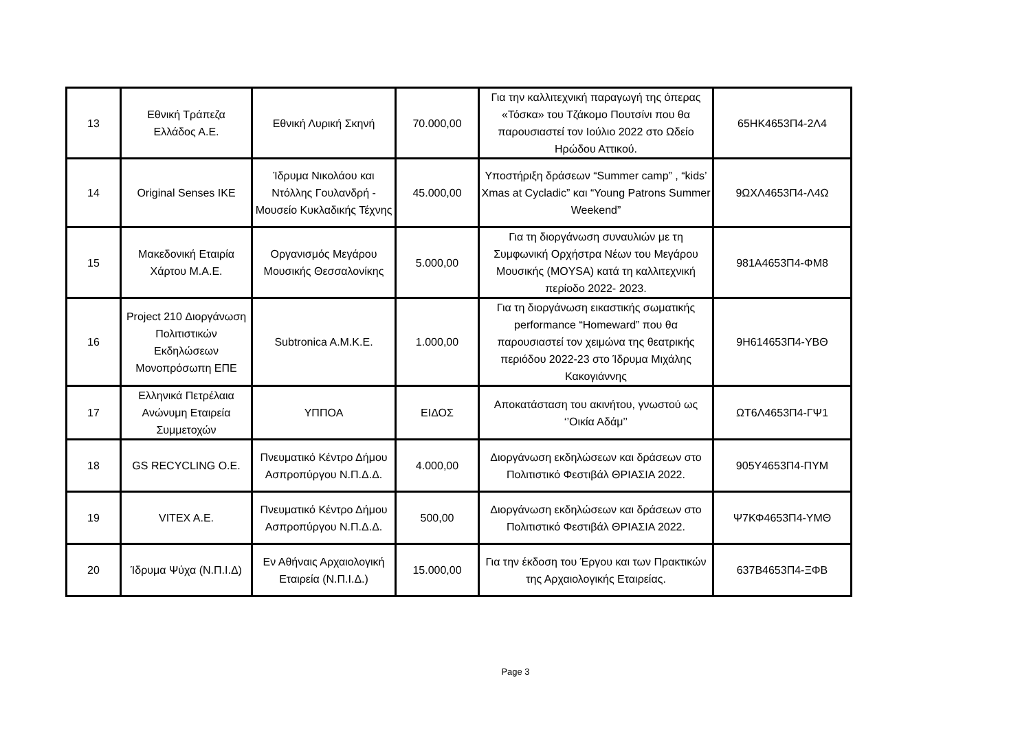| 13 | Εθνική Τράπεζα Ελλάδος Α.Ε. | Εθνική Λυρική Σκηνή | 70.000,00 | Για την καλλιτεχνική παραγωγή της όπερας «Τόσκα» του Τζάκομο Πουτσίνι που θα παρουσιαστεί τον Ιούλιο 2022 στο Ωδείο Ηρώδου Αττικού. | 65ΗΚ4653Π4-2Λ4 |
| 14 | Original Senses IKE | Ίδρυμα Νικολάου και Ντόλλης Γουλανδρή - Μουσείο Κυκλαδικής Τέχνης | 45.000,00 | Υποστήριξη δράσεων “Summer camp” , “kids’ Xmas at Cycladic” και “Young Patrons Summer Weekend” | 9ΩΧΛ4653Π4-Λ4Ω |
| 15 | Μακεδονική Εταιρία Χάρτου Μ.Α.Ε. | Οργανισμός Μεγάρου Μουσικής Θεσσαλονίκης | 5.000,00 | Για τη διοργάνωση συναυλιών με τη Συμφωνική Ορχήστρα Νέων του Μεγάρου Μουσικής (MOYSA) κατά τη καλλιτεχνική περίοδο 2022- 2023. | 981Α4653Π4-ΦΜ8 |
| 16 | Project 210 Διοργάνωση Πολιτιστικών Εκδηλώσεων Μονοπρόσωπη ΕΠΕ | Subtronica A.M.K.E. | 1.000,00 | Για τη διοργάνωση εικαστικής σωματικής performance “Homeward” που θα παρουσιαστεί τον χειμώνα της θεατρικής περιόδου 2022-23 στο Ίδρυμα Μιχάλης Κακογιάννης | 9Η614653Π4-ΥΒΘ |
| 17 | Ελληνικά Πετρέλαια Ανώνυμη Εταιρεία Συμμετοχών | ΥΠΠΟΑ | ΕΙΔΟΣ | Αποκατάσταση του ακινήτου, γνωστού ως ‘’Οικία Αδάμ’’ | ΩΤ6Λ4653Π4-ΓΨ1 |
| 18 | GS RECYCLING O.E. | Πνευματικό Κέντρο Δήμου Ασπροπύργου Ν.Π.Δ.Δ. | 4.000,00 | Διοργάνωση εκδηλώσεων και δράσεων στο Πολιτιστικό Φεστιβάλ ΘΡΙΑΣΙΑ 2022. | 905Υ4653Π4-ΠΥΜ |
| 19 | VITEX A.E. | Πνευματικό Κέντρο Δήμου Ασπροπύργου Ν.Π.Δ.Δ. | 500,00 | Διοργάνωση εκδηλώσεων και δράσεων στο Πολιτιστικό Φεστιβάλ ΘΡΙΑΣΙΑ 2022. | Ψ7ΚΦ4653Π4-ΥΜΘ |
| 20 | Ίδρυμα Ψύχα (Ν.Π.Ι.Δ) | Εν Αθήναις Αρχαιολογική Εταιρεία (Ν.Π.Ι.Δ.) | 15.000,00 | Για την έκδοση του Έργου και των Πρακτικών της Αρχαιολογικής Εταιρείας. | 637Β4653Π4-ΞΦΒ |
Page 3